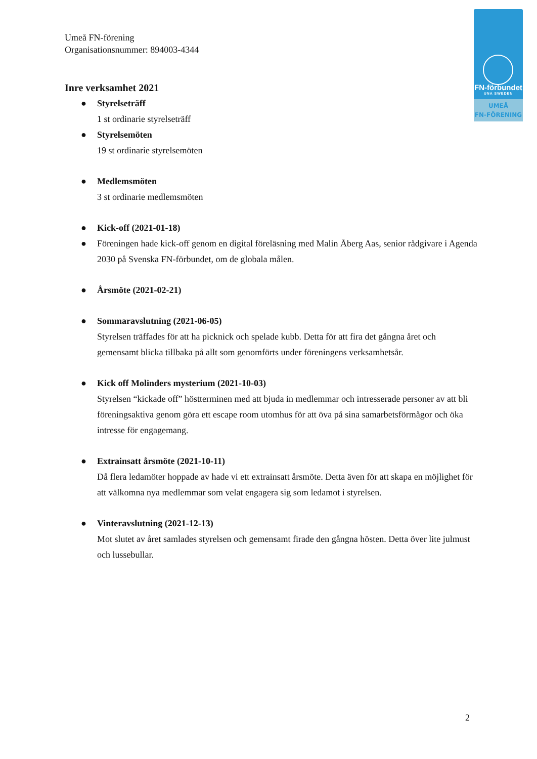FN-förbundet
UNA SWEDEN
UMEÅ
FN-FÖRENING
Umeå FN-förening
Organisationsnummer: 894003-4344
Inre verksamhet 2021
● Styrelseträff
1 st ordinarie styrelseträff
● Styrelsemöten
19 st ordinarie styrelsemöten
● Medlemsmöten
3 st ordinarie medlemsmöten
● Kick-off (2021-01-18)
● Föreningen hade kick-off genom en digital föreläsning med Malin Åberg Aas, senior rådgivare i Agenda 2030 på Svenska FN-förbundet, om de globala målen.
● Årsmöte (2021-02-21)
● Sommaravslutning (2021-06-05)
Styrelsen träffades för att ha picknick och spelade kubb. Detta för att fira det gångna året och gemensamt blicka tillbaka på allt som genomförts under föreningens verksamhetsår.
● Kick off Molinders mysterium (2021-10-03)
Styrelsen “kickade off” höstterminen med att bjuda in medlemmar och intresserade personer av att bli föreningsaktiva genom göra ett escape room utomhus för att öva på sina samarbetsförmågor och öka intresse för engagemang.
● Extrainsatt årsmöte (2021-10-11)
Då flera ledamöter hoppade av hade vi ett extrainsatt årsmöte. Detta även för att skapa en möjlighet för att välkomna nya medlemmar som velat engagera sig som ledamot i styrelsen.
● Vinteravslutning (2021-12-13)
Mot slutet av året samlades styrelsen och gemensamt firade den gångna hösten. Detta över lite julmust och lussebullar.
2